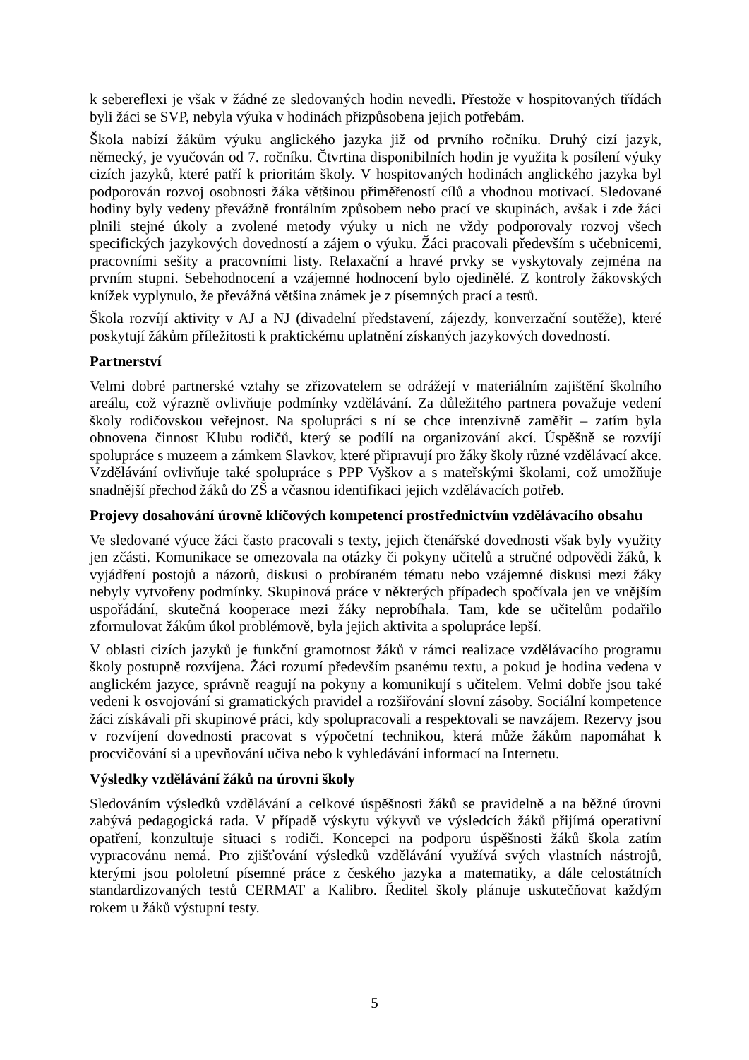k sebereflexi je však v žádné ze sledovaných hodin nevedli. Přestože v hospitovaných třídách byli žáci se SVP, nebyla výuka v hodinách přizpůsobena jejich potřebám.
Škola nabízí žákům výuku anglického jazyka již od prvního ročníku. Druhý cizí jazyk, německý, je vyučován od 7. ročníku. Čtvrtina disponibilních hodin je využita k posílení výuky cizích jazyků, které patří k prioritám školy. V hospitovaných hodinách anglického jazyka byl podporován rozvoj osobnosti žáka většinou přiměřeností cílů a vhodnou motivací. Sledované hodiny byly vedeny převážně frontálním způsobem nebo prací ve skupinách, avšak i zde žáci plnili stejné úkoly a zvolené metody výuky u nich ne vždy podporovaly rozvoj všech specifických jazykových dovedností a zájem o výuku. Žáci pracovali především s učebnicemi, pracovními sešity a pracovními listy. Relaxační a hravé prvky se vyskytovaly zejména na prvním stupni. Sebehodnocení a vzájemné hodnocení bylo ojedinělé. Z kontroly žákovských knížek vyplynulo, že převážná většina známek je z písemných prací a testů.
Škola rozvíjí aktivity v AJ a NJ (divadelní představení, zájezdy, konverzační soutěže), které poskytují žákům příležitosti k praktickému uplatnění získaných jazykových dovedností.
Partnerství
Velmi dobré partnerské vztahy se zřizovatelem se odrážejí v materiálním zajištění školního areálu, což výrazně ovlivňuje podmínky vzdělávání. Za důležitého partnera považuje vedení školy rodičovskou veřejnost. Na spolupráci s ní se chce intenzivně zaměřit – zatím byla obnovena činnost Klubu rodičů, který se podílí na organizování akcí. Úspěšně se rozvíjí spolupráce s muzeem a zámkem Slavkov, které připravují pro žáky školy různé vzdělávací akce. Vzdělávání ovlivňuje také spolupráce s PPP Vyškov a s mateřskými školami, což umožňuje snadnější přechod žáků do ZŠ a včasnou identifikaci jejich vzdělávacích potřeb.
Projevy dosahování úrovně klíčových kompetencí prostřednictvím vzdělávacího obsahu
Ve sledované výuce žáci často pracovali s texty, jejich čtenářské dovednosti však byly využity jen zčásti. Komunikace se omezovala na otázky či pokyny učitelů a stručné odpovědi žáků, k vyjádření postojů a názorů, diskusi o probíraném tématu nebo vzájemné diskusi mezi žáky nebyly vytvořeny podmínky. Skupinová práce v některých případech spočívala jen ve vnějším uspořádání, skutečná kooperace mezi žáky neprobíhala. Tam, kde se učitelům podařilo zformulovat žákům úkol problémově, byla jejich aktivita a spolupráce lepší.
V oblasti cizích jazyků je funkční gramotnost žáků v rámci realizace vzdělávacího programu školy postupně rozvíjena. Žáci rozumí především psanému textu, a pokud je hodina vedena v anglickém jazyce, správně reagují na pokyny a komunikují s učitelem. Velmi dobře jsou také vedeni k osvojování si gramatických pravidel a rozšiřování slovní zásoby. Sociální kompetence žáci získávali při skupinové práci, kdy spolupracovali a respektovali se navzájem. Rezervy jsou v rozvíjení dovednosti pracovat s výpočetní technikou, která může žákům napomáhat k procvičování si a upevňování učiva nebo k vyhledávání informací na Internetu.
Výsledky vzdělávání žáků na úrovni školy
Sledováním výsledků vzdělávání a celkové úspěšnosti žáků se pravidelně a na běžné úrovni zabývá pedagogická rada. V případě výskytu výkyvů ve výsledcích žáků přijímá operativní opatření, konzultuje situaci s rodiči. Koncepci na podporu úspěšnosti žáků škola zatím vypracovánu nemá. Pro zjišťování výsledků vzdělávání využívá svých vlastních nástrojů, kterými jsou pololetní písemné práce z českého jazyka a matematiky, a dále celostátních standardizovaných testů CERMAT a Kalibro. Ředitel školy plánuje uskutečňovat každým rokem u žáků výstupní testy.
5